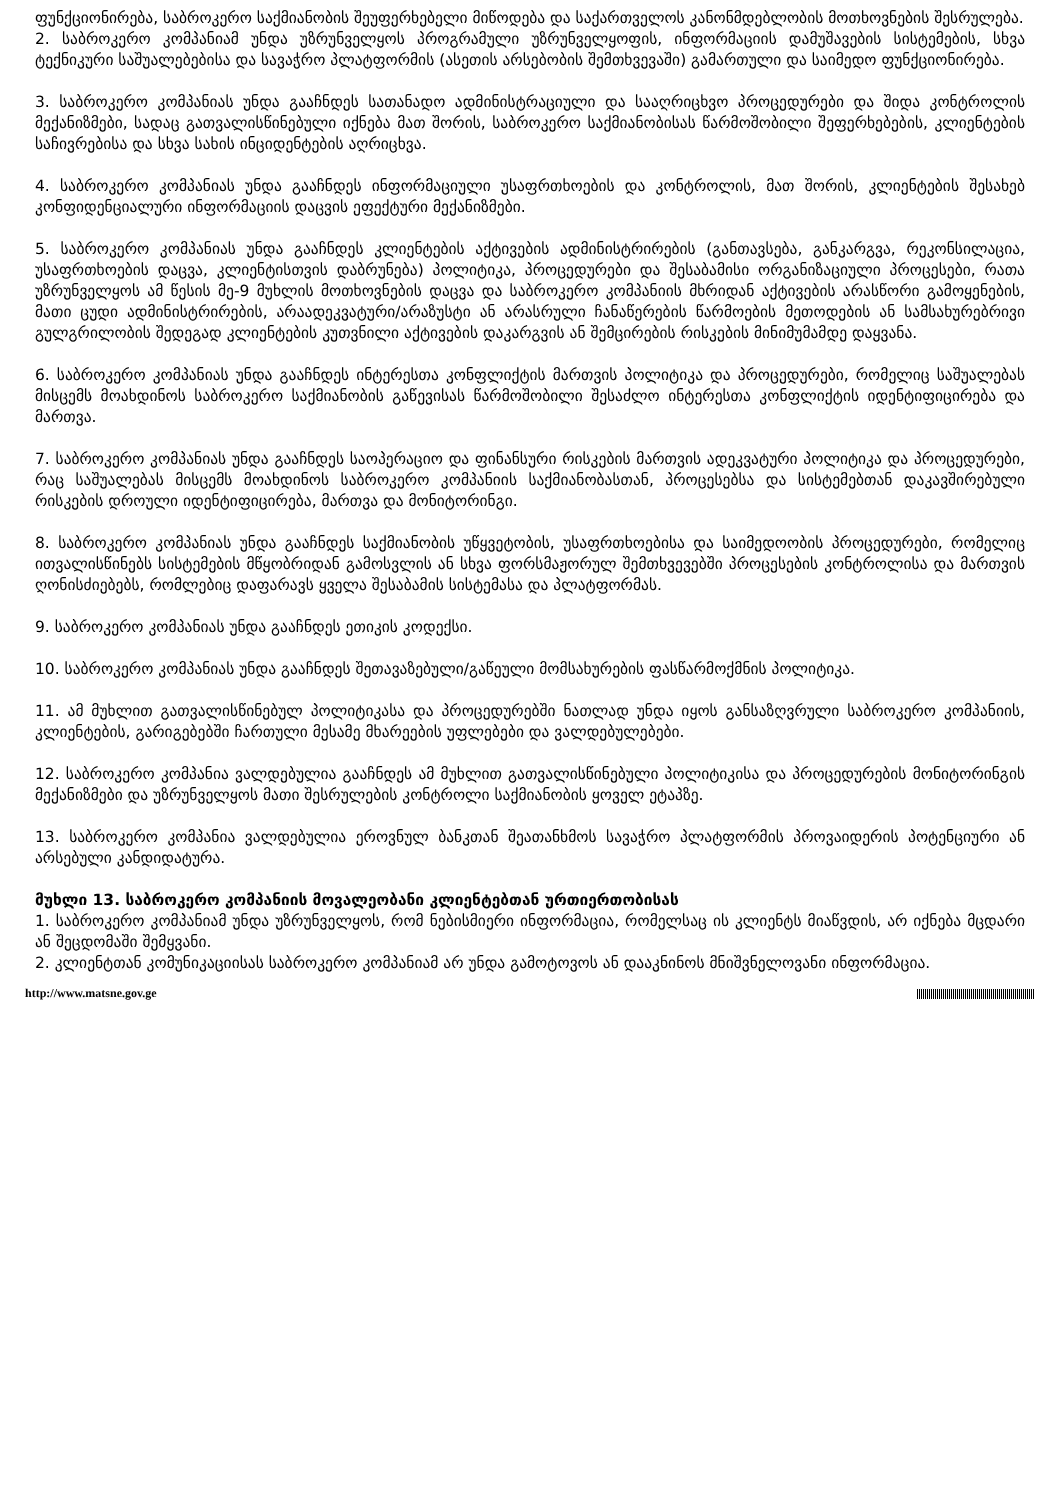ფუნქციონირება, საბროკერო საქმიანობის შეუფერხებელი მიწოდება და საქართველოს კანონმდებლობის მოთხოვნების შესრულება.
2. საბროკერო კომპანიამ უნდა უზრუნველყოს პროგრამული უზრუნველყოფის, ინფორმაციის დამუშავების სისტემების, სხვა ტექნიკური საშუალებებისა და სავაჭრო პლატფორმის (ასეთის არსებობის შემთხვევაში) გამართული და საიმედო ფუნქციონირება.
3. საბროკერო კომპანიას უნდა გააჩნდეს სათანადო ადმინისტრაციული და სააღრიცხვო პროცედურები და შიდა კონტროლის მექანიზმები, სადაც გათვალისწინებული იქნება მათ შორის, საბროკერო საქმიანობისას წარმოშობილი შეფერხებების, კლიენტების საჩივრებისა და სხვა სახის ინციდენტების აღრიცხვა.
4. საბროკერო კომპანიას უნდა გააჩნდეს ინფორმაციული უსაფრთხოების და კონტროლის, მათ შორის, კლიენტების შესახებ კონფიდენციალური ინფორმაციის დაცვის ეფექტური მექანიზმები.
5. საბროკერო კომპანიას უნდა გააჩნდეს კლიენტების აქტივების ადმინისტრირების (განთავსება, განკარგვა, რეკონსილაცია, უსაფრთხოების დაცვა, კლიენტისთვის დაბრუნება) პოლიტიკა, პროცედურები და შესაბამისი ორგანიზაციული პროცესები, რათა უზრუნველყოს ამ წესის მე-9 მუხლის მოთხოვნების დაცვა და საბროკერო კომპანიის მხრიდან აქტივების არასწორი გამოყენების, მათი ცუდი ადმინისტრირების, არაადეკვატური/არაზუსტი ან არასრული ჩანაწერების წარმოების მეთოდების ან სამსახურებრივი გულგრილობის შედეგად კლიენტების კუთვნილი აქტივების დაკარგვის ან შემცირების რისკების მინიმუმამდე დაყვანა.
6. საბროკერო კომპანიას უნდა გააჩნდეს ინტერესთა კონფლიქტის მართვის პოლიტიკა და პროცედურები, რომელიც საშუალებას მისცემს მოახდინოს საბროკერო საქმიანობის გაწევისას წარმოშობილი შესაძლო ინტერესთა კონფლიქტის იდენტიფიცირება და მართვა.
7. საბროკერო კომპანიას უნდა გააჩნდეს საოპერაციო და ფინანსური რისკების მართვის ადეკვატური პოლიტიკა და პროცედურები, რაც საშუალებას მისცემს მოახდინოს საბროკერო კომპანიის საქმიანობასთან, პროცესებსა და სისტემებთან დაკავშირებული რისკების დროული იდენტიფიცირება, მართვა და მონიტორინგი.
8. საბროკერო კომპანიას უნდა გააჩნდეს საქმიანობის უწყვეტობის, უსაფრთხოებისა და საიმედოობის პროცედურები, რომელიც ითვალისწინებს სისტემების მწყობრიდან გამოსვლის ან სხვა ფორსმაჟორულ შემთხვევებში პროცესების კონტროლისა და მართვის ღონისძიებებს, რომლებიც დაფარავს ყველა შესაბამის სისტემასა და პლატფორმას.
9. საბროკერო კომპანიას უნდა გააჩნდეს ეთიკის კოდექსი.
10. საბროკერო კომპანიას უნდა გააჩნდეს შეთავაზებული/გაწეული მომსახურების ფასწარმოქმნის პოლიტიკა.
11. ამ მუხლით გათვალისწინებულ პოლიტიკასა და პროცედურებში ნათლად უნდა იყოს განსაზღვრული საბროკერო კომპანიის, კლიენტების, გარიგებებში ჩართული მესამე მხარეების უფლებები და ვალდებულებები.
12. საბროკერო კომპანია ვალდებულია გააჩნდეს ამ მუხლით გათვალისწინებული პოლიტიკისა და პროცედურების მონიტორინგის მექანიზმები და უზრუნველყოს მათი შესრულების კონტროლი საქმიანობის ყოველ ეტაპზე.
13. საბროკერო კომპანია ვალდებულია ეროვნულ ბანკთან შეათანხმოს სავაჭრო პლატფორმის პროვაიდერის პოტენციური ან არსებული კანდიდატურა.
მუხლი 13. საბროკერო კომპანიის მოვალეობანი კლიენტებთან ურთიერთობისას
1. საბროკერო კომპანიამ უნდა უზრუნველყოს, რომ ნებისმიერი ინფორმაცია, რომელსაც ის კლიენტს მიაწვდის, არ იქნება მცდარი ან შეცდომაში შემყვანი.
2. კლიენტთან კომუნიკაციისას საბროკერო კომპანიამ არ უნდა გამოტოვოს ან დააკნინოს მნიშვნელოვანი ინფორმაცია.
http://www.matsne.gov.ge